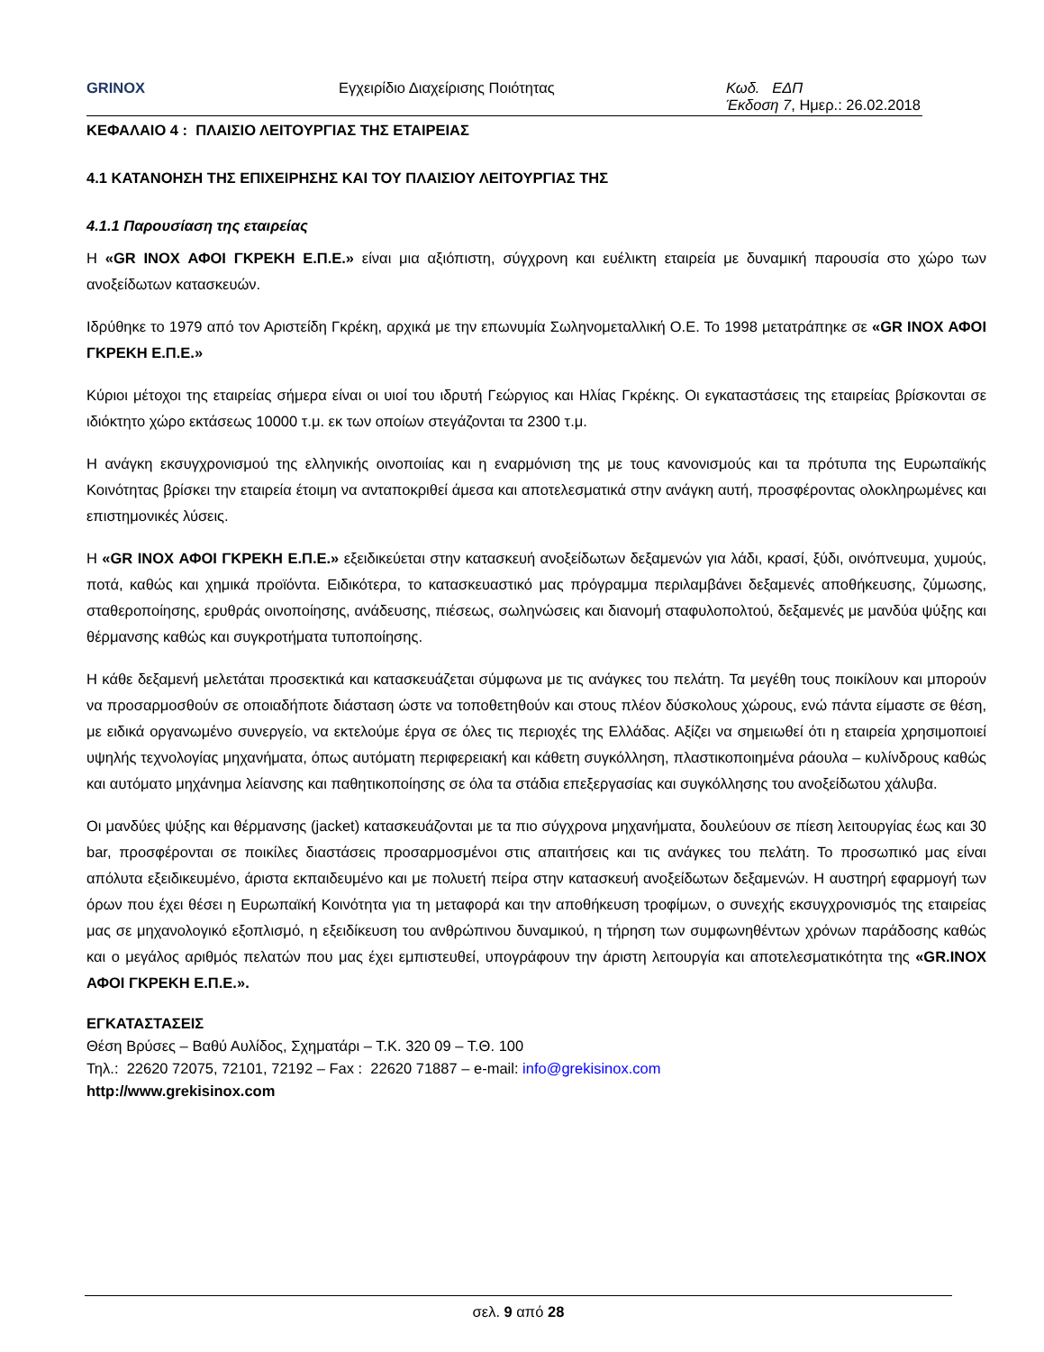GRINOX Εγχειρίδιο Διαχείρισης Ποιότητας Κωδ. ΕΔΠ
Έκδοση 7, Ημερ.: 26.02.2018
ΚΕΦΑΛΑΙΟ 4 : ΠΛΑΙΣΙΟ ΛΕΙΤΟΥΡΓΙΑΣ ΤΗΣ ΕΤΑΙΡΕΙΑΣ
4.1 ΚΑΤΑΝΟΗΣΗ ΤΗΣ ΕΠΙΧΕΙΡΗΣΗΣ ΚΑΙ ΤΟΥ ΠΛΑΙΣΙΟΥ ΛΕΙΤΟΥΡΓΙΑΣ ΤΗΣ
4.1.1 Παρουσίαση της εταιρείας
Η «GR INOX ΑΦΟΙ ΓΚΡΕΚΗ Ε.Π.Ε.» είναι μια αξιόπιστη, σύγχρονη και ευέλικτη εταιρεία με δυναμική παρουσία στο χώρο των ανοξείδωτων κατασκευών.
Ιδρύθηκε το 1979 από τον Αριστείδη Γκρέκη, αρχικά με την επωνυμία Σωληνομεταλλική Ο.Ε. Το 1998 μετατράπηκε σε «GR INOX ΑΦΟΙ ΓΚΡΕΚΗ Ε.Π.Ε.»
Κύριοι μέτοχοι της εταιρείας σήμερα είναι οι υιοί του ιδρυτή Γεώργιος και Ηλίας Γκρέκης. Οι εγκαταστάσεις της εταιρείας βρίσκονται σε ιδιόκτητο χώρο εκτάσεως 10000 τ.μ. εκ των οποίων στεγάζονται τα 2300 τ.μ.
Η ανάγκη εκσυγχρονισμού της ελληνικής οινοποιίας και η εναρμόνιση της με τους κανονισμούς και τα πρότυπα της Ευρωπαϊκής Κοινότητας βρίσκει την εταιρεία έτοιμη να ανταποκριθεί άμεσα και αποτελεσματικά στην ανάγκη αυτή, προσφέροντας ολοκληρωμένες και επιστημονικές λύσεις.
Η «GR INOX ΑΦΟΙ ΓΚΡΕΚΗ Ε.Π.Ε.» εξειδικεύεται στην κατασκευή ανοξείδωτων δεξαμενών για λάδι, κρασί, ξύδι, οινόπνευμα, χυμούς, ποτά, καθώς και χημικά προϊόντα. Ειδικότερα, το κατασκευαστικό μας πρόγραμμα περιλαμβάνει δεξαμενές αποθήκευσης, ζύμωσης, σταθεροποίησης, ερυθράς οινοποίησης, ανάδευσης, πιέσεως, σωληνώσεις και διανομή σταφυλοπολτού, δεξαμενές με μανδύα ψύξης και θέρμανσης καθώς και συγκροτήματα τυποποίησης.
Η κάθε δεξαμενή μελετάται προσεκτικά και κατασκευάζεται σύμφωνα με τις ανάγκες του πελάτη. Τα μεγέθη τους ποικίλουν και μπορούν να προσαρμοσθούν σε οποιαδήποτε διάσταση ώστε να τοποθετηθούν και στους πλέον δύσκολους χώρους, ενώ πάντα είμαστε σε θέση, με ειδικά οργανωμένο συνεργείο, να εκτελούμε έργα σε όλες τις περιοχές της Ελλάδας. Αξίζει να σημειωθεί ότι η εταιρεία χρησιμοποιεί υψηλής τεχνολογίας μηχανήματα, όπως αυτόματη περιφερειακή και κάθετη συγκόλληση, πλαστικοποιημένα ράουλα – κυλίνδρους καθώς και αυτόματο μηχάνημα λείανσης και παθητικοποίησης σε όλα τα στάδια επεξεργασίας και συγκόλλησης του ανοξείδωτου χάλυβα.
Οι μανδύες ψύξης και θέρμανσης (jacket) κατασκευάζονται με τα πιο σύγχρονα μηχανήματα, δουλεύουν σε πίεση λειτουργίας έως και 30 bar, προσφέρονται σε ποικίλες διαστάσεις προσαρμοσμένοι στις απαιτήσεις και τις ανάγκες του πελάτη. Το προσωπικό μας είναι απόλυτα εξειδικευμένο, άριστα εκπαιδευμένο και με πολυετή πείρα στην κατασκευή ανοξείδωτων δεξαμενών. Η αυστηρή εφαρμογή των όρων που έχει θέσει η Ευρωπαϊκή Κοινότητα για τη μεταφορά και την αποθήκευση τροφίμων, ο συνεχής εκσυγχρονισμός της εταιρείας μας σε μηχανολογικό εξοπλισμό, η εξειδίκευση του ανθρώπινου δυναμικού, η τήρηση των συμφωνηθέντων χρόνων παράδοσης καθώς και ο μεγάλος αριθμός πελατών που μας έχει εμπιστευθεί, υπογράφουν την άριστη λειτουργία και αποτελεσματικότητα της «GR.INOX ΑΦΟΙ ΓΚΡΕΚΗ Ε.Π.Ε.».
ΕΓΚΑΤΑΣΤΑΣΕΙΣ
Θέση Βρύσες – Βαθύ Αυλίδος, Σχηματάρι – Τ.Κ. 320 09 – Τ.Θ. 100
Τηλ.: 22620 72075, 72101, 72192 – Fax : 22620 71887 – e-mail: info@grekisinox.com
http://www.grekisinox.com
σελ. 9 από 28